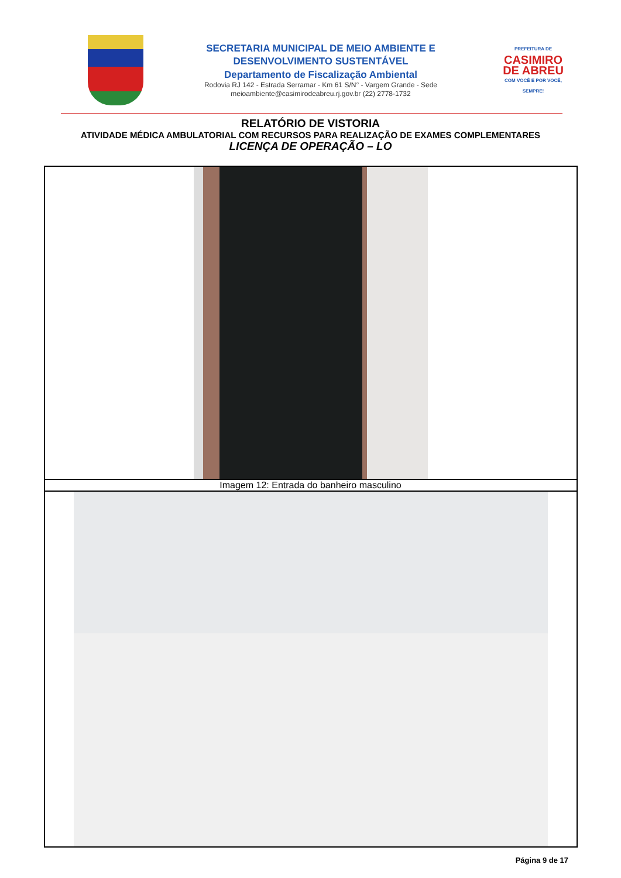SECRETARIA MUNICIPAL DE MEIO AMBIENTE E
DESENVOLVIMENTO SUSTENTÁVEL
Departamento de Fiscalização Ambiental
Rodovia RJ 142 - Estrada Serramar - Km 61 S/N° - Vargem Grande - Sede
meioambiente@casimirodeabreu.rj.gov.br (22) 2778-1732
PREFEITURA DE
CASIMIRO
DE ABREU
COM VOCÊ E POR VOCÊ, SEMPRE!
RELATÓRIO DE VISTORIA
ATIVIDADE MÉDICA AMBULATORIAL COM RECURSOS PARA REALIZAÇÃO DE EXAMES COMPLEMENTARES
LICENÇA DE OPERAÇÃO – LO
| Imagem 12: Entrada do banheiro masculino |
Página 9 de 17